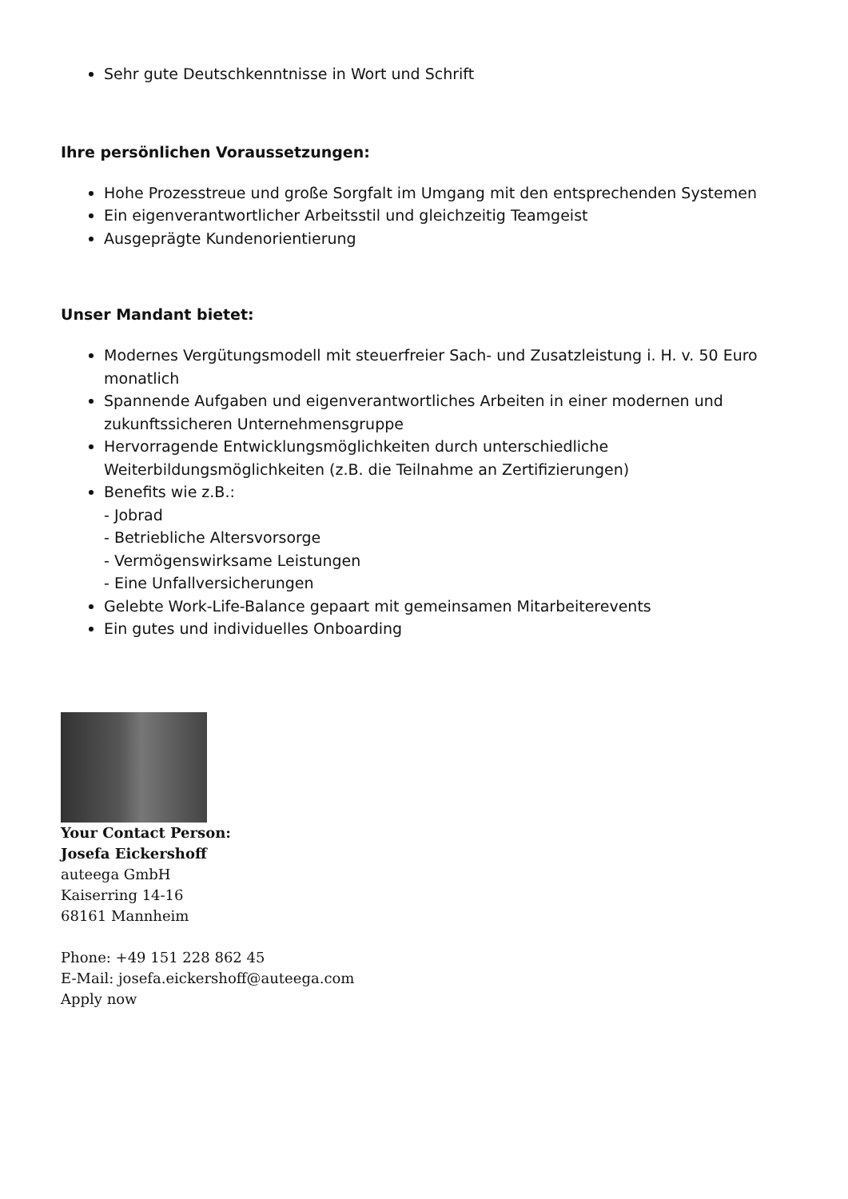Sehr gute Deutschkenntnisse in Wort und Schrift
Ihre persönlichen Voraussetzungen:
Hohe Prozesstreue und große Sorgfalt im Umgang mit den entsprechenden Systemen
Ein eigenverantwortlicher Arbeitsstil und gleichzeitig Teamgeist
Ausgeprägte Kundenorientierung
Unser Mandant bietet:
Modernes Vergütungsmodell mit steuerfreier Sach- und Zusatzleistung i. H. v. 50 Euro monatlich
Spannende Aufgaben und eigenverantwortliches Arbeiten in einer modernen und zukunftssicheren Unternehmensgruppe
Hervorragende Entwicklungsmöglichkeiten durch unterschiedliche Weiterbildungsmöglichkeiten (z.B. die Teilnahme an Zertifizierungen)
Benefits wie z.B.:
- Jobrad
- Betriebliche Altersvorsorge
- Vermögenswirksame Leistungen
- Eine Unfallversicherungen
Gelebte Work-Life-Balance gepaart mit gemeinsamen Mitarbeiterevents
Ein gutes und individuelles Onboarding
Your Contact Person:
Josefa Eickershoff
auteega GmbH
Kaiserring 14-16
68161 Mannheim
Phone: +49 151 228 862 45
E-Mail: josefa.eickershoff@auteega.com
Apply now